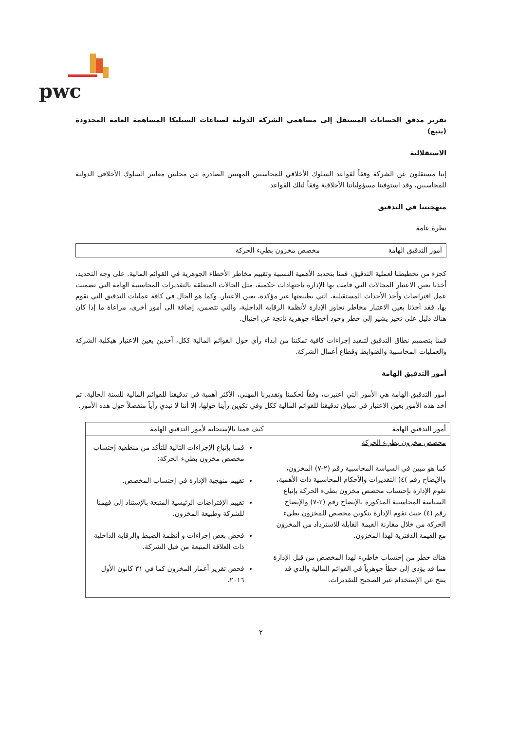pwc
تقرير مدقق الحسابات المستقل إلى مساهمي الشركة الدولية لصناعات السيليكا المساهمة العامة المحدودة (يتبع)
الاستقلالية
إننا مستقلون عن الشركة وفقاً لقواعد السلوك الأخلاقي للمحاسبين المهنيين الصادرة عن مجلس معايير السلوك الأخلاقي الدولية للمحاسبين، وقد استوفينا مسؤولياتنا الأخلاقية وفقاً لتلك القواعد.
منهجيتنا في التدقيق
نظرة عامة
| أمور التدقيق الهامة | مخصص مخزون بطيء الحركة |
كجزء من تخطيطنا لعملية التدقيق، قمنا بتحديد الأهمية النسبية وتقييم مخاطر الأخطاء الجوهرية في القوائم المالية. على وجه التحديد، أخذنا بعين الاعتبار المجالات التي قامت بها الإدارة باجتهادات حكمية، مثل الحالات المتعلقة بالتقديرات المحاسبية الهامة التي تضمنت عمل افتراضات وأخذ الأحداث المستقبلية، التي بطبيعتها غير مؤكدة، بعين الاعتبار. وكما هو الحال في كافة عمليات التدقيق التي نقوم بها، فقد أخذنا بعين الاعتبار مخاطر تجاوز الإدارة لأنظمة الرقابة الداخلية، والتي تتضمن، إضافة الى أمور أخرى، مراعاة ما إذا كان هناك دليل على تحيز يشير إلى خطر وجود أخطاء جوهرية ناتجة عن احتيال.
قمنا بتصميم نطاق التدقيق لتنفيذ إجراءات كافية تمكننا من ابداء رأي حول القوائم المالية ككل، آخذين بعين الاعتبار هيكلية الشركة والعمليات المحاسبية والضوابط وقطاع أعمال الشركة.
أمور التدقيق الهامة
أمور التدقيق الهامة هي الأمور التي اعتبرت، وفقاً لحكمنا وتقديرنا المهني، الأكثر أهمية في تدقيقنا للقوائم المالية للسنة الحالية. تم أخذ هذه الأمور بعين الاعتبار في سياق تدقيقنا للقوائم المالية ككل وفي تكوين رأينا حولها، إلا أننا لا نبدي رأياً منفصلاً حول هذه الأمور.
| أمور التدقيق الهامة | كيف قمنا بالإستجابة لأمور التدقيق الهامة |
| --- | --- |
| مخصص مخزون بطيء الحركة كما هو مبين في السياسة المحاسبية رقم (٢-٧) المخزون، والإيضاح رقم )٤( التقديرات والأحكام المحاسبية ذات الأهمية، تقوم الإدارة بإحتساب مخصص مخزون بطيء الحركة بإتباع السياسة المحاسبية المذكورة بالإيضاح رقم (٢-٧) والإيضاح رقم (٤) حيث تقوم الإدارة بتكوين مخصص للمخزون بطيء الحركة من خلال مقارنة القيمة القابلة للاسترداد من المخزون مع القيمة الدفترية لهذا المخزون. هناك خطر من إحتساب خاطيء لهذا المخصص من قبل الإدارة مما قد يؤدي إلى خطأ جوهرياً في القوائم المالية والذي قد ينتج عن الإستخدام غير الصحيح للتقديرات. | قمنا بإتباع الإجراءات التالية للتأكد من منطقية إحتساب مخصص مخزون بطيء الحركة: تقييم منهجية الإدارة في إحتساب المخصص. تقييم الإفتراضات الرئيسية المتبعة بالإستناد إلى فهمنا للشركة وطبيعة المخزون. فحص بعض إجراءات و أنظمة الضبط والرقابة الداخلية ذات العلاقة المتبعة من قبل الشركة. فحص تقرير أعمار المخزون كما في ٣١ كانون الأول ٢٠١٦. |
٢